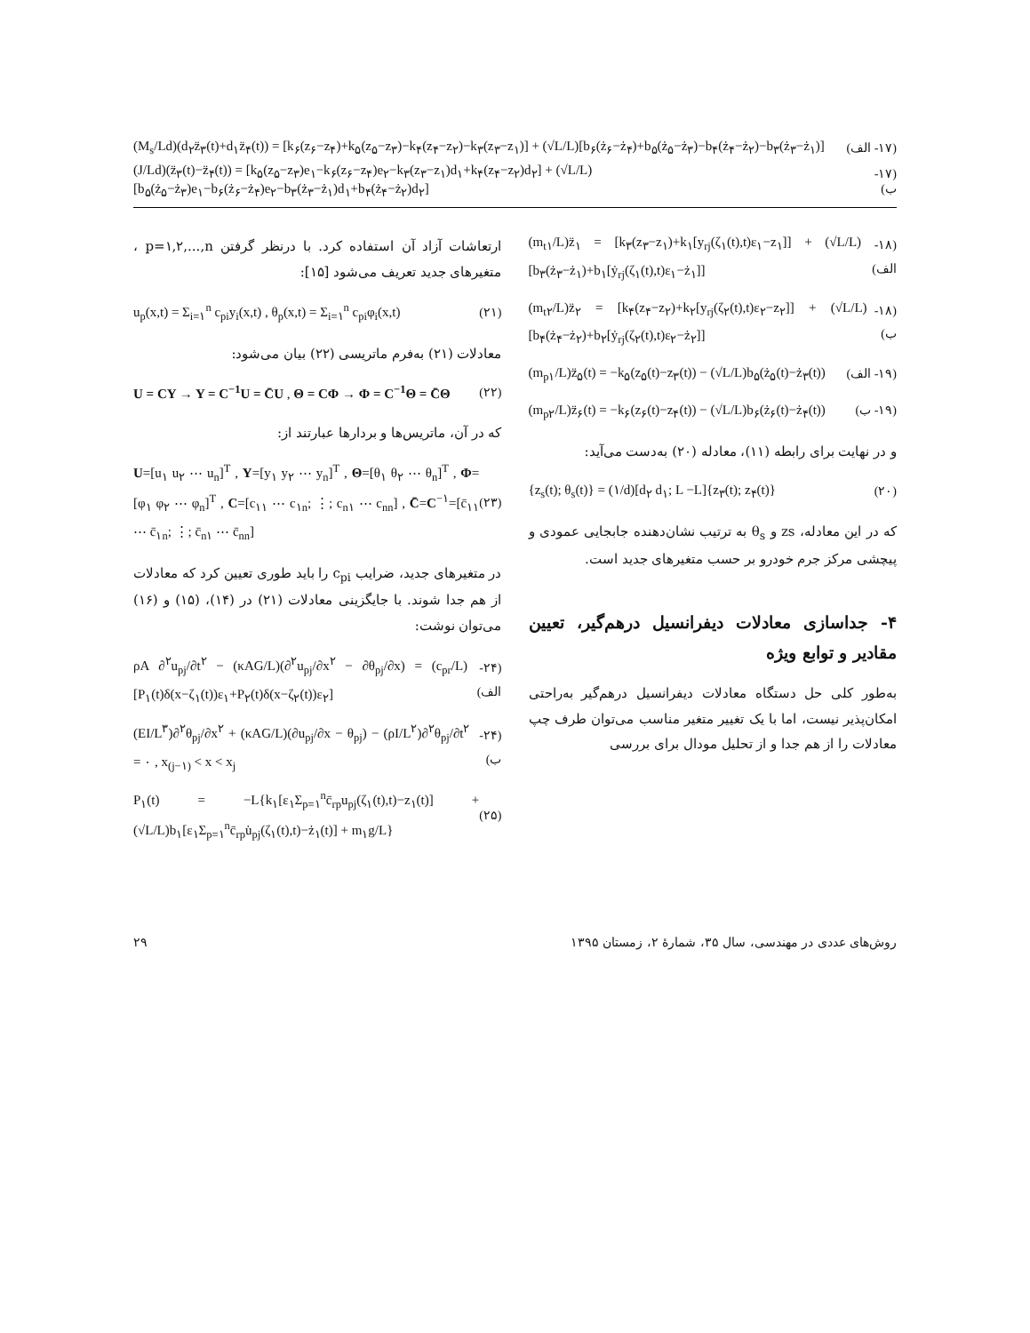(M<sub>s</sub>/Ld)(d<sub>۲</sub>z̈<sub>۳</sub>(t)+d<sub>۱</sub>z̈<sub>۴</sub>(t)) = [k<sub>۶</sub>(z<sub>۶</sub>−z<sub>۴</sub>)+k<sub>۵</sub>(z<sub>۵</sub>−z<sub>۳</sub>)−k<sub>۴</sub>(z<sub>۴</sub>−z<sub>۲</sub>)−k<sub>۳</sub>(z<sub>۳</sub>−z<sub>۱</sub>)] + (√L/L)[b<sub>۶</sub>(ż<sub>۶</sub>−ż<sub>۴</sub>)+b<sub>۵</sub>(ż<sub>۵</sub>−ż<sub>۳</sub>)−b<sub>۴</sub>(ż<sub>۴</sub>−ż<sub>۲</sub>)−b<sub>۳</sub>(ż<sub>۳</sub>−ż<sub>۱</sub>)] (۱۷- الف)
(J/Ld)(z̈<sub>۳</sub>(t)−z̈<sub>۴</sub>(t)) = [k<sub>۵</sub>(z<sub>۵</sub>−z<sub>۳</sub>)e<sub>۱</sub>−k<sub>۶</sub>(z<sub>۶</sub>−z<sub>۴</sub>)e<sub>۲</sub>−k<sub>۳</sub>(z<sub>۳</sub>−z<sub>۱</sub>)d<sub>۱</sub>+k<sub>۴</sub>(z<sub>۴</sub>−z<sub>۲</sub>)d<sub>۲</sub>] + (√L/L)[b<sub>۵</sub>(ż<sub>۵</sub>−ż<sub>۳</sub>)e<sub>۱</sub>−b<sub>۶</sub>(ż<sub>۶</sub>−ż<sub>۴</sub>)e<sub>۲</sub>−b<sub>۳</sub>(ż<sub>۳</sub>−ż<sub>۱</sub>)d<sub>۱</sub>+b<sub>۴</sub>(ż<sub>۴</sub>−ż<sub>۲</sub>)d<sub>۲</sub>] (۱۷- ب)
(m<sub>t۱</sub>/L)z̈<sub>۱</sub> = [k<sub>۳</sub>(z<sub>۳</sub>−z<sub>۱</sub>)+k<sub>۱</sub>[y<sub>rj</sub>(ζ<sub>۱</sub>(t),t)ε<sub>۱</sub>−z<sub>۱</sub>]] + (√L/L)[b<sub>۳</sub>(ż<sub>۳</sub>−ż<sub>۱</sub>)+b<sub>۱</sub>[ẏ<sub>rj</sub>(ζ<sub>۱</sub>(t),t)ε<sub>۱</sub>−ż<sub>۱</sub>]] (۱۸- الف)
(m<sub>t۲</sub>/L)z̈<sub>۲</sub> = [k<sub>۴</sub>(z<sub>۴</sub>−z<sub>۲</sub>)+k<sub>۲</sub>[y<sub>rj</sub>(ζ<sub>۲</sub>(t),t)ε<sub>۲</sub>−z<sub>۲</sub>]] + (√L/L)[b<sub>۴</sub>(ż<sub>۴</sub>−ż<sub>۲</sub>)+b<sub>۲</sub>[ẏ<sub>rj</sub>(ζ<sub>۲</sub>(t),t)ε<sub>۲</sub>−ż<sub>۲</sub>]] (۱۸- ب)
(m<sub>p۱</sub>/L)z̈<sub>۵</sub>(t) = −k<sub>۵</sub>(z<sub>۵</sub>(t)−z<sub>۳</sub>(t)) − (√L/L)b<sub>۵</sub>(ż<sub>۵</sub>(t)−ż<sub>۳</sub>(t)) (۱۹- الف)
(m<sub>p۲</sub>/L)z̈<sub>۶</sub>(t) = −k<sub>۶</sub>(z<sub>۶</sub>(t)−z<sub>۴</sub>(t)) − (√L/L)b<sub>۶</sub>(ż<sub>۶</sub>(t)−ż<sub>۴</sub>(t)) (۱۹- ب)
و در نهایت برای رابطه (۱۱)، معادله (۲۰) به‌دست می‌آید:
{z<sub>s</sub>(t); θ<sub>s</sub>(t)} = (۱/d)[d<sub>۲</sub> d<sub>۱</sub>; L −L]{z<sub>۳</sub>(t); z<sub>۴</sub>(t)} (۲۰)
که در این معادله، zs و θ<sub>s</sub> به ترتیب نشان‌دهنده جابجایی عمودی و پیچشی مرکز جرم خودرو بر حسب متغیرهای جدید است.
۴- جداسازی معادلات دیفرانسیل درهم‌گیر، تعیین مقادیر و توابع ویژه
به‌طور کلی حل دستگاه معادلات دیفرانسیل درهم‌گیر به‌راحتی امکان‌پذیر نیست، اما با یک تغییر متغیر مناسب می‌توان طرف چپ معادلات را از هم جدا و از تحلیل مودال برای بررسی
ارتعاشات آزاد آن استفاده کرد. با درنظر گرفتن p=۱,۲,...,n ، متغیرهای جدید تعریف می‌شود [۱۵]:
u<sub>p</sub>(x,t) = Σ<sub>i=۱</sub><sup>n</sup> c<sub>pi</sub>y<sub>i</sub>(x,t) , θ<sub>p</sub>(x,t) = Σ<sub>i=۱</sub><sup>n</sup> c<sub>pi</sub>φ<sub>i</sub>(x,t) (۲۱)
معادلات (۲۱) به‌فرم ماتریسی (۲۲) بیان می‌شود:
U = CY → Y = C<sup>−1</sup>U = C̄U , Θ = CΦ → Φ = C<sup>−1</sup>Θ = C̄Θ (۲۲)
که در آن، ماتریس‌ها و بردارها عبارتند از:
U=[u<sub>۱</sub> u<sub>۲</sub> ⋯ u<sub>n</sub>]<sup>T</sup> , Y=[y<sub>۱</sub> y<sub>۲</sub> ⋯ y<sub>n</sub>]<sup>T</sup> , Θ=[θ<sub>۱</sub> θ<sub>۲</sub> ⋯ θ<sub>n</sub>]<sup>T</sup> , Φ=[φ<sub>۱</sub> φ<sub>۲</sub> ⋯ φ<sub>n</sub>]<sup>T</sup> , C=[c<sub>۱۱</sub> ⋯ c<sub>۱n</sub>; ⋮; c<sub>n۱</sub> ⋯ c<sub>nn</sub>] , C̄=C<sup>−۱</sup>=[c̄<sub>۱۱</sub> ⋯ c̄<sub>۱n</sub>; ⋮; c̄<sub>n۱</sub> ⋯ c̄<sub>nn</sub>] (۲۳)
در متغیرهای جدید، ضرایب c<sub>pi</sub> را باید طوری تعیین کرد که معادلات از هم جدا شوند. با جایگزینی معادلات (۲۱) در (۱۴)، (۱۵) و (۱۶) می‌توان نوشت:
ρA ∂<sup>۲</sup>u<sub>pj</sub>/∂t<sup>۲</sup> − (κAG/L)(∂<sup>۲</sup>u<sub>pj</sub>/∂x<sup>۲</sup> − ∂θ<sub>pj</sub>/∂x) = (c<sub>pr</sub>/L)[P<sub>۱</sub>(t)δ(x−ζ<sub>۱</sub>(t))ε<sub>۱</sub>+P<sub>۲</sub>(t)δ(x−ζ<sub>۲</sub>(t))ε<sub>۲</sub>] (۲۴- الف)
(EI/L<sup>۳</sup>)∂<sup>۲</sup>θ<sub>pj</sub>/∂x<sup>۲</sup> + (κAG/L)(∂u<sub>pj</sub>/∂x − θ<sub>pj</sub>) − (ρI/L<sup>۲</sup>)∂<sup>۲</sup>θ<sub>pj</sub>/∂t<sup>۲</sup> = ۰ , x<sub>(j−۱)</sub> < x < x<sub>j</sub> (۲۴- ب)
P<sub>۱</sub>(t) = −L{k<sub>۱</sub>[ε<sub>۱</sub>Σ<sub>p=۱</sub><sup>n</sup>c̄<sub>rp</sub>u<sub>pj</sub>(ζ<sub>۱</sub>(t),t)−z<sub>۱</sub>(t)] + (√L/L)b<sub>۱</sub>[ε<sub>۱</sub>Σ<sub>p=۱</sub><sup>n</sup>c̄<sub>rp</sub>u̇<sub>pj</sub>(ζ<sub>۱</sub>(t),t)−ż<sub>۱</sub>(t)] + m<sub>۱</sub>g/L} (۲۵)
روش‌های عددی در مهندسی، سال ۳۵، شمارهٔ ۲، زمستان ۱۳۹۵ ۲۹